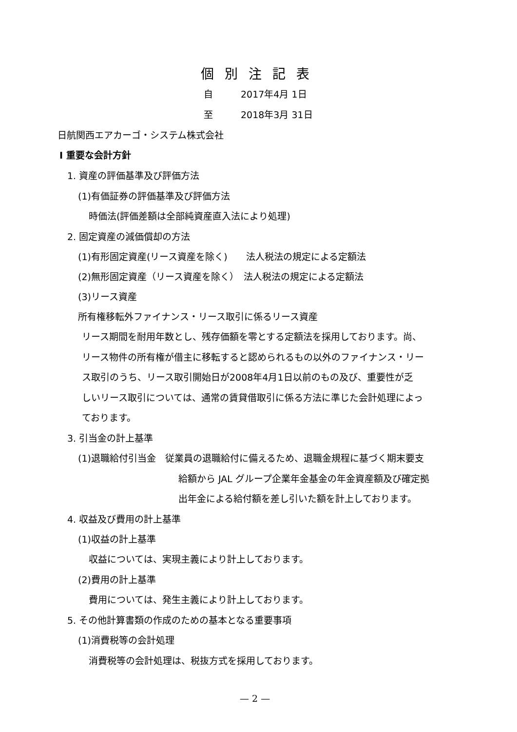個別注記表
自　　　2017年4月 1日
至　　　2018年3月 31日
日航関西エアカーゴ・システム株式会社
Ⅰ 重要な会計方針
1. 資産の評価基準及び評価方法
(1)有価証券の評価基準及び評価方法
時価法(評価差額は全部純資産直入法により処理)
2. 固定資産の減価償却の方法
(1)有形固定資産(リース資産を除く)　　法人税法の規定による定額法
(2)無形固定資産（リース資産を除く）　法人税法の規定による定額法
(3)リース資産
所有権移転外ファイナンス・リース取引に係るリース資産
リース期間を耐用年数とし、残存価額を零とする定額法を採用しております。尚、
リース物件の所有権が借主に移転すると認められるもの以外のファイナンス・リー
ス取引のうち、リース取引開始日が2008年4月1日以前のもの及び、重要性が乏
しいリース取引については、通常の賃貸借取引に係る方法に準じた会計処理によっ
ております。
3. 引当金の計上基準
(1)退職給付引当金　従業員の退職給付に備えるため、退職金規程に基づく期末要支
給額から JAL グループ企業年金基金の年金資産額及び確定拠
出年金による給付額を差し引いた額を計上しております。
4. 収益及び費用の計上基準
(1)収益の計上基準
収益については、実現主義により計上しております。
(2)費用の計上基準
費用については、発生主義により計上しております。
5. その他計算書類の作成のための基本となる重要事項
(1)消費税等の会計処理
消費税等の会計処理は、税抜方式を採用しております。
— 2 —